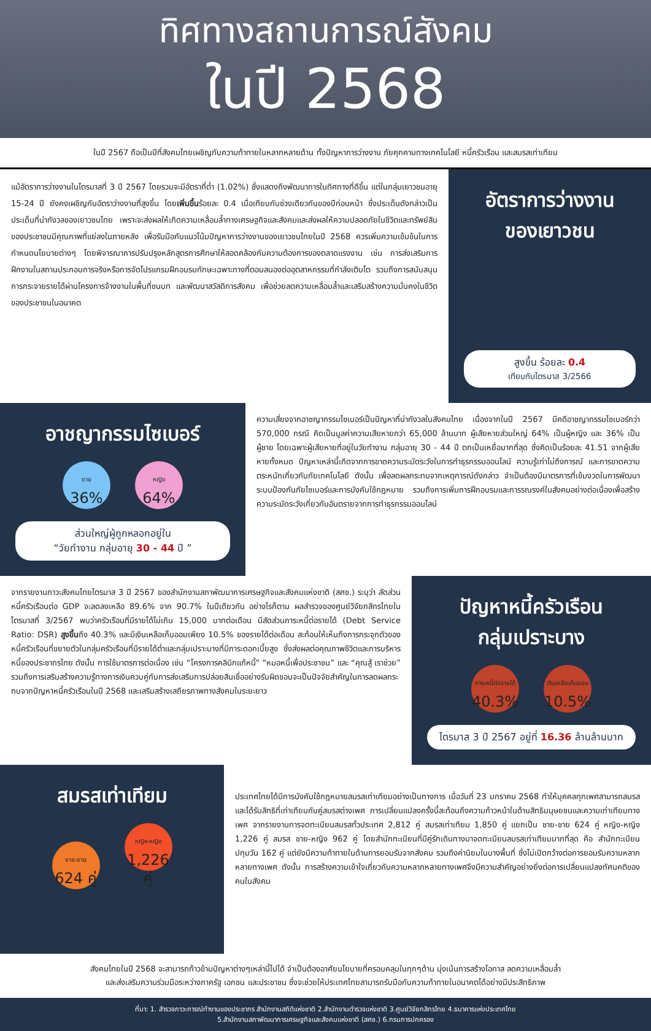ทิศทางสถานการณ์สังคม
ในปี 2568
ในปี 2567 ถือเป็นปีที่สังคมไทยเผชิญกับความท้าทายในหลากหลายด้าน ทั้งปัญหาการว่างงาน ภัยคุกคามทางเทคโนโลยี หนี้ครัวเรือน และสมรสเท่าเทียม
แม้อัตราการว่างงานในไตรมาสที่ 3 ปี 2567 โดยรวมจะมีอัตราที่ต่ำ (1.02%) ซึ่งแสดงถึงพัฒนาการในทิศทางที่ดีขึ้น แต่ในกลุ่มเยาวชนอายุ 15-24 ปี ยังคงเผชิญกับอัตราว่างงานที่สูงขึ้น โดยเพิ่มขึ้นร้อยละ 0.4 เมื่อเทียบกับช่วงเดียวกันของปีก่อนหน้า ซึ่งประเด็นดังกล่าวเป็นประเด็นที่น่ากังวลของเยาวชนไทย เพราะจะส่งผลให้เกิดความเหลื่อมล้ำทางเศรษฐกิจและสังคมและส่งผลให้ความปลอดภัยในชีวิตและทรัพย์สินของประชาชนมีคุณภาพที่แย่ลงในภายหลัง เพื่อรับมือกับแนวโน้มปัญหาการว่างงานของเยาวชนไทยในปี 2568 ควรเพิ่มความเข้มข้นในการกำหนดนโยบายต่างๆ โดยพิจารณาการปรับปรุงหลักสูตรการศึกษาให้สอดคล้องกับความต้องการของตลาดแรงงาน เช่น การส่งเสริมการฝึกงานในสถานประกอบการจริงหรือการจัดโปรแกรมฝึกอบรมทักษะเฉพาะทางที่ตอบสนองต่ออุตสาหกรรมที่กำลังเติบโต รวมถึงการสนับสนุนการกระจายรายได้ผ่านโครงการจ้างงานในพื้นที่ชนบท และพัฒนาสวัสดิการสังคม เพื่อช่วยลดความเหลื่อมล้ำและเสริมสร้างความมั่นคงในชีวิตของประชาชนในอนาคต
อัตราการว่างงาน
ของเยาวชน
สูงขึ้น ร้อยละ 0.4
เทียบกับไตรมาส 3/2566
อาชญากรรมไซเบอร์
ชาย
36% หญิง
64%
ส่วนใหญ่ผู้ถูกหลอกอยู่ใน
“วัยทำงาน กลุ่มอายุ 30 - 44 ปี ”
ความเสี่ยงจากอาชญากรรมไซเบอร์เป็นปัญหาที่น่ากังวลในสังคมไทย เนื่องจากในปี 2567 มีคดีอาชญากรรมไซเบอร์กว่า 570,000 กรณี คิดเป็นมูลค่าความเสียหายกว่า 65,000 ล้านบาท ผู้เสียหายส่วนใหญ่ 64% เป็นผู้หญิง และ 36% เป็นผู้ชาย โดยเฉพาะผู้เสียหายที่อยู่ในวัยทำงาน กลุ่มอายุ 30 - 44 ปี ตกเป็นเหยื่อมากที่สุด ซึ่งคิดเป็นร้อยละ 41.51 จากผู้เสียหายทั้งหมด ปัญหาเหล่านี้เกิดจากการขาดความระมัดระวังในการทำธุรกรรมออนไลน์ ความรู้เท่าไม่ถึงการณ์ และการขาดความตระหนักเกี่ยวกับภัยเทคโนโลยี ดังนั้น เพื่อลดผลกระทบจากเหตุการณ์ดังกล่าว จำเป็นต้องมีมาตรการที่เข้มงวดในการพัฒนาระบบป้องกันภัยไซเบอร์และการบังคับใช้กฎหมาย รวมถึงการเพิ่มการฝึกอบรมและการรณรงค์ในสังคมอย่างต่อเนื่องเพื่อสร้างความระมัดระวังเกี่ยวกับอันตรายจากการทำธุรกรรมออนไลน์
จากรายงานภาวะสังคมไทยไตรมาส 3 ปี 2567 ของสำนักงานสภาพัฒนาการเศรษฐกิจและสังคมแห่งชาติ (สศช.) ระบุว่า สัดส่วนหนี้ครัวเรือนต่อ GDP จะลดลงเหลือ 89.6% จาก 90.7% ในปีเดียวกัน อย่างไรก็ตาม ผลสำรวจของศูนย์วิจัยกสิกรไทยในไตรมาสที่ 3/2567 พบว่าครัวเรือนที่มีรายได้ไม่เกิน 15,000 บาทต่อเดือน มีสัดส่วนภาระหนี้ต่อรายได้ (Debt Service Ratio: DSR) สูงขึ้นถึง 40.3% และมีเงินเหลือเก็บออมเพียง 10.5% ของรายได้ต่อเดือน สะท้อนให้เห็นถึงการกระจุกตัวของหนี้ครัวเรือนที่ขยายตัวในกลุ่มครัวเรือนที่มีรายได้ต่ำและกลุ่มเปราะบางที่มีภาระดอกเบี้ยสูง ซึ่งส่งผลต่อคุณภาพชีวิตและการบริหารหนี้ของประชากรไทย ดังนั้น การใช้มาตรการต่อเนื่อง เช่น “โครงการคลินิกแก้หนี้” “หมอหนี้เพื่อประชาชน” และ “คุณสู้ เราช่วย” รวมถึงการเสริมสร้างความรู้ทางการเงินควบคู่กับการส่งเสริมการปล่อยสินเชื่ออย่างรับผิดชอบจะเป็นปัจจัยสำคัญในการลดผลกระทบจากปัญหาหนี้ครัวเรือนในปี 2568 และเสริมสร้างเสถียรภาพทางสังคมในระยะยาว
ปัญหาหนี้ครัวเรือน
กลุ่มเปราะบาง
ภาระหนี้ต่อรายได้
40.3% เงินเหลือเก็บออม
10.5%
ไตรมาส 3 ปี 2567 อยู่ที่ 16.36 ล้านล้านบาท
สมรสเท่าเทียม
ชาย-ชาย
624 คู่ หญิง-หญิง
1,226 คู่
ประเทศไทยได้มีการบังคับใช้กฎหมายสมรสเท่าเทียมอย่างเป็นทางการ เมื่อวันที่ 23 มกราคม 2568 ทำให้บุคคลทุกเพศสามารถสมรสและได้รับสิทธิที่เท่าเทียมกับคู่สมรสต่างเพศ การเปลี่ยนแปลงครั้งนี้สะท้อนถึงความก้าวหน้าในด้านสิทธิมนุษยชนและความเท่าเทียมทางเพศ จากรายงานการจดทะเบียนสมรสทั่วประเทศ 2,812 คู่ สมรสเท่าเทียม 1,850 คู่ แยกเป็น ชาย-ชาย 624 คู่ หญิง-หญิง 1,226 คู่ สมรส ชาย-หญิง 962 คู่ โดยสำนักทะเบียนที่มีคู่รักเดินทางมาจดทะเบียนสมรสเท่าเทียมมากที่สุด คือ สำนักทะเบียนปทุมวัน 162 คู่ แต่ยังมีความท้าทายในด้านการยอมรับจากสังคม รวมถึงค่านิยมในบางพื้นที่ ซึ่งไม่เปิดกว้างต่อการยอมรับความหลากหลายทางเพศ ดังนั้น การสร้างความเข้าใจเกี่ยวกับความหลากหลายทางเพศจึงมีความสำคัญอย่างยิ่งต่อการเปลี่ยนแปลงทัศนคติของคนในสังคม
สังคมไทยในปี 2568 จะสามารถก้าวข้ามปัญหาต่างๆเหล่านี้ไปได้ จำเป็นต้องอาศัยนโยบายที่ครอบคลุมในทุกๆด้าน มุ่งเน้นการสร้างโอกาส ลดความเหลื่อมล้ำ
และส่งเสริมความร่วมมือระหว่างภาครัฐ เอกชน และประชาชน ซึ่งจะช่วยให้ประเทศไทยสามารถรับมือกับความท้าทายในอนาคตได้อย่างมีประสิทธิภาพ
ที่มา: 1. สำรวจภาวะการณ์ทำงานของประชากร สำนักงานสถิติแห่งชาติ 2.สำนักงานตำรวจแห่งชาติ 3.ศูนย์วิจัยกสิกรไทย 4.ธนาคารแห่งประเทศไทย
5.สำนักงานสภาพัฒนาการเศรษฐกิจและสังคมแห่งชาติ (สศช.) 6.กรมการปกครอง